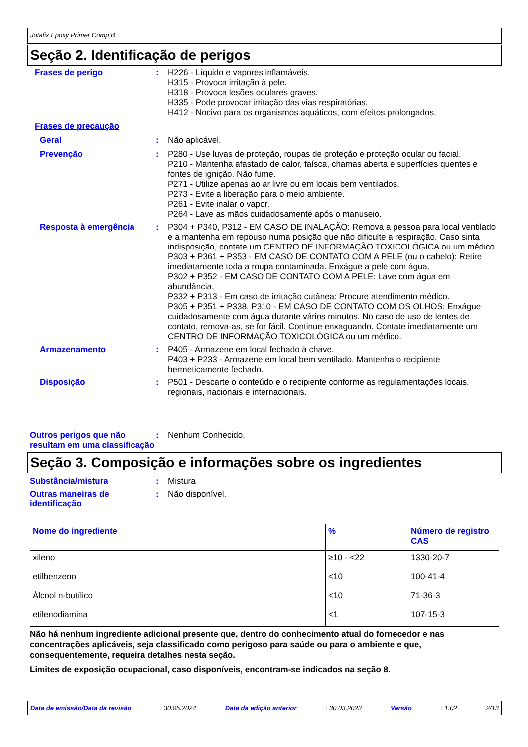Jotafix Epoxy Primer Comp B
Seção 2. Identificação de perigos
Frases de perigo : H226 - Líquido e vapores inflamáveis.
H315 - Provoca irritação à pele.
H318 - Provoca lesões oculares graves.
H335 - Pode provocar irritação das vias respiratórias.
H412 - Nocivo para os organismos aquáticos, com efeitos prolongados.
Frases de precaução
Geral : Não aplicável.
Prevenção : P280 - Use luvas de proteção, roupas de proteção e proteção ocular ou facial.
P210 - Mantenha afastado de calor, faísca, chamas aberta e superfícies quentes e fontes de ignição. Não fume.
P271 - Utilize apenas ao ar livre ou em locais bem ventilados.
P273 - Evite a liberação para o meio ambiente.
P261 - Evite inalar o vapor.
P264 - Lave as mãos cuidadosamente após o manuseio.
Resposta à emergência : P304 + P340, P312 - EM CASO DE INALAÇÃO: Remova a pessoa para local ventilado e a mantenha em repouso numa posição que não dificulte a respiração. Caso sinta indisposição, contate um CENTRO DE INFORMAÇÃO TOXICOLÓGICA ou um médico.
P303 + P361 + P353 - EM CASO DE CONTATO COM A PELE (ou o cabelo): Retire imediatamente toda a roupa contaminada. Enxágue a pele com água.
P302 + P352 - EM CASO DE CONTATO COM A PELE: Lave com água em abundância.
P332 + P313 - Em caso de irritação cutânea: Procure atendimento médico.
P305 + P351 + P338, P310 - EM CASO DE CONTATO COM OS OLHOS: Enxágue cuidadosamente com água durante vários minutos. No caso de uso de lentes de contato, remova-as, se for fácil. Continue enxaguando. Contate imediatamente um CENTRO DE INFORMAÇÃO TOXICOLÓGICA ou um médico.
Armazenamento : P405 - Armazene em local fechado à chave.
P403 + P233 - Armazene em local bem ventilado. Mantenha o recipiente hermeticamente fechado.
Disposição : P501 - Descarte o conteúdo e o recipiente conforme as regulamentações locais, regionais, nacionais e internacionais.
Outros perigos que não resultam em uma classificação
: Nenhum Conhecido.
Seção 3. Composição e informações sobre os ingredientes
Substância/mistura : Mistura
Outras maneiras de identificação
: Não disponível.
| Nome do ingrediente | % | Número de registro CAS |
| --- | --- | --- |
| xileno | ≥10 - <22 | 1330-20-7 |
| etilbenzeno | <10 | 100-41-4 |
| Álcool n-butílico | <10 | 71-36-3 |
| etilenodiamina | <1 | 107-15-3 |
Não há nenhum ingrediente adicional presente que, dentro do conhecimento atual do fornecedor e nas concentrações aplicáveis, seja classificado como perigoso para saúde ou para o ambiente e que, consequentemente, requeira detalhes nesta seção.
Limites de exposição ocupacional, caso disponíveis, encontram-se indicados na seção 8.
Data de emissão/Data da revisão: 30.05.2024 Data da edição anterior: 30.03.2023 Versão: 1.02 2/13